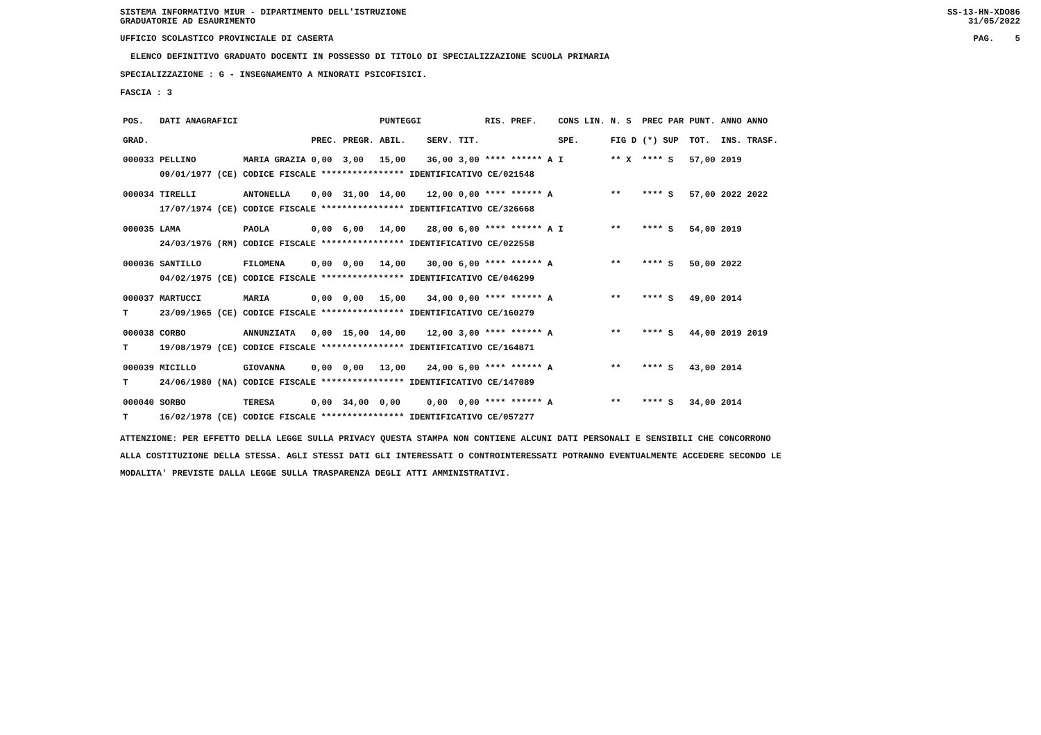SISTEMA INFORMATIVO MIUR - DIPARTIMENTO DELL'ISTRUZIONE
GRADUATORIE AD ESAURIMENTO SS-13-HN-XDO86
31/05/2022
UFFICIO SCOLASTICO PROVINCIALE DI CASERTA PAG. 5
ELENCO DEFINITIVO GRADUATO DOCENTI IN POSSESSO DI TITOLO DI SPECIALIZZAZIONE SCUOLA PRIMARIA
SPECIALIZZAZIONE : G - INSEGNAMENTO A MINORATI PSICOFISICI.
FASCIA : 3
| POS. | DATI ANAGRAFICI | | | | PUNTEGGI | | | RIS. PREF. | CONS LIN. | N. S | PREC PAR | PUNT. | ANNO ANNO |
| --- | --- | --- | --- | --- | --- | --- | --- | --- | --- | --- | --- | --- | --- |
| GRAD. | | | PREC. | PREGR. | ABIL. | SERV. | TIT. | | SPE. | FIG D | (*) SUP | TOT. | INS. TRASF. |
| 000033 | PELLINO | MARIA GRAZIA | 0,00 | 3,00 | 15,00 | 36,00 | 3,00 | **** ****** A | I | ** X | **** S | 57,00 | 2019 |
| | 09/01/1977 (CE) CODICE FISCALE **************** IDENTIFICATIVO CE/021548 | | | | | | | | | | | | |
| 000034 | TIRELLI | ANTONELLA | 0,00 | 31,00 | 14,00 | 12,00 | 0,00 | **** ****** A | | ** | **** S | 57,00 | 2022 2022 |
| | 17/07/1974 (CE) CODICE FISCALE **************** IDENTIFICATIVO CE/326668 | | | | | | | | | | | | |
| 000035 | LAMA | PAOLA | 0,00 | 6,00 | 14,00 | 28,00 | 6,00 | **** ****** A | I | ** | **** S | 54,00 | 2019 |
| | 24/03/1976 (RM) CODICE FISCALE **************** IDENTIFICATIVO CE/022558 | | | | | | | | | | | | |
| 000036 | SANTILLO | FILOMENA | 0,00 | 0,00 | 14,00 | 30,00 | 6,00 | **** ****** A | | ** | **** S | 50,00 | 2022 |
| | 04/02/1975 (CE) CODICE FISCALE **************** IDENTIFICATIVO CE/046299 | | | | | | | | | | | | |
| 000037 | MARTUCCI | MARIA | 0,00 | 0,00 | 15,00 | 34,00 | 0,00 | **** ****** A | | ** | **** S | 49,00 | 2014 |
| T | 23/09/1965 (CE) CODICE FISCALE **************** IDENTIFICATIVO CE/160279 | | | | | | | | | | | | |
| 000038 | CORBO | ANNUNZIATA | 0,00 | 15,00 | 14,00 | 12,00 | 3,00 | **** ****** A | | ** | **** S | 44,00 | 2019 2019 |
| T | 19/08/1979 (CE) CODICE FISCALE **************** IDENTIFICATIVO CE/164871 | | | | | | | | | | | | |
| 000039 | MICILLO | GIOVANNA | 0,00 | 0,00 | 13,00 | 24,00 | 6,00 | **** ****** A | | ** | **** S | 43,00 | 2014 |
| T | 24/06/1980 (NA) CODICE FISCALE **************** IDENTIFICATIVO CE/147089 | | | | | | | | | | | | |
| 000040 | SORBO | TERESA | 0,00 | 34,00 | 0,00 | 0,00 | 0,00 | **** ****** A | | ** | **** S | 34,00 | 2014 |
| T | 16/02/1978 (CE) CODICE FISCALE **************** IDENTIFICATIVO CE/057277 | | | | | | | | | | | | |
ATTENZIONE: PER EFFETTO DELLA LEGGE SULLA PRIVACY QUESTA STAMPA NON CONTIENE ALCUNI DATI PERSONALI E SENSIBILI CHE CONCORRONO
ALLA COSTITUZIONE DELLA STESSA. AGLI STESSI DATI GLI INTERESSATI O CONTROINTERESSATI POTRANNO EVENTUALMENTE ACCEDERE SECONDO LE
MODALITA' PREVISTE DALLA LEGGE SULLA TRASPARENZA DEGLI ATTI AMMINISTRATIVI.